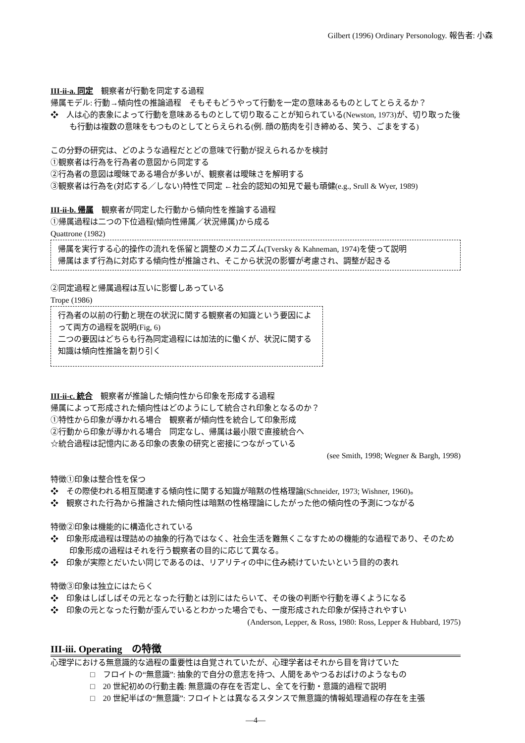Gilbert (1996) Ordinary Personology. 報告者: 小森
III-ii-a. 同定　観察者が行動を同定する過程
帰属モデル: 行動→傾向性の推論過程　そもそもどうやって行動を一定の意味あるものとしてとらえるか？
❖　人は心的表象によって行動を意味あるものとして切り取ることが知られている(Newston, 1973)が、切り取った後も行動は複数の意味をもつものとしてとらえられる(例. 顔の筋肉を引き締める、笑う、ごまをする)
この分野の研究は、どのような過程だとどの意味で行動が捉えられるかを検討
①観察者は行為を行為者の意図から同定する
②行為者の意図は曖昧である場合が多いが、観察者は曖昧さを解明する
③観察者は行為を(対応する／しない)特性で同定 ←社会的認知の知見で最も頑健(e.g., Srull & Wyer, 1989)
III-ii-b. 帰属　観察者が同定した行動から傾向性を推論する過程
①帰属過程は二つの下位過程(傾向性帰属／状況帰属)から成る
Quattrone (1982)
帰属を実行する心的操作の流れを係留と調整のメカニズム(Tversky & Kahneman, 1974)を使って説明
帰属はまず行為に対応する傾向性が推論され、そこから状況の影響が考慮され、調整が起きる
②同定過程と帰属過程は互いに影響しあっている
Trope (1986)
行為者の以前の行動と現在の状況に関する観察者の知識という要因によって両方の過程を説明(Fig, 6)
二つの要因はどちらも行為同定過程には加法的に働くが、状況に関する知識は傾向性推論を割り引く
III-ii-c. 統合　観察者が推論した傾向性から印象を形成する過程
帰属によって形成された傾向性はどのようにして統合され印象となるのか？
①特性から印象が導かれる場合　観察者が傾向性を統合して印象形成
②行動から印象が導かれる場合　同定なし、帰属は最小限で直接統合へ
☆統合過程は記憶内にある印象の表象の研究と密接につながっている
(see Smith, 1998; Wegner & Bargh, 1998)
特徴①印象は整合性を保つ
❖　その際使われる相互関連する傾向性に関する知識が暗黙の性格理論(Schneider, 1973; Wishner, 1960)。
❖　観察された行為から推論された傾向性は暗黙の性格理論にしたがった他の傾向性の予測につながる
特徴②印象は機能的に構造化されている
❖　印象形成過程は理詰めの抽象的行為ではなく、社会生活を難無くこなすための機能的な過程であり、そのため印象形成の過程はそれを行う観察者の目的に応じて異なる。
❖　印象が実際とだいたい同じであるのは、リアリティの中に住み続けていたいという目的の表れ
特徴③印象は独立にはたらく
❖　印象はしばしばその元となった行動とは別にはたらいて、その後の判断や行動を導くようになる
❖　印象の元となった行動が歪んでいるとわかった場合でも、一度形成された印象が保持されやすい
(Anderson, Lepper, & Ross, 1980: Ross, Lepper & Hubbard, 1975)
III-iii. Operating　の特徴
心理学における無意識的な過程の重要性は自覚されていたが、心理学者はそれから目を背けていた
□　フロイトの“無意識”: 抽象的で自分の意志を持つ、人間をあやつるおばけのようなもの
□　20 世紀初めの行動主義: 無意識の存在を否定し、全てを行動・意識的過程で説明
□　20 世紀半ばの“無意識”: フロイトとは異なるスタンスで無意識的情報処理過程の存在を主張
—4—